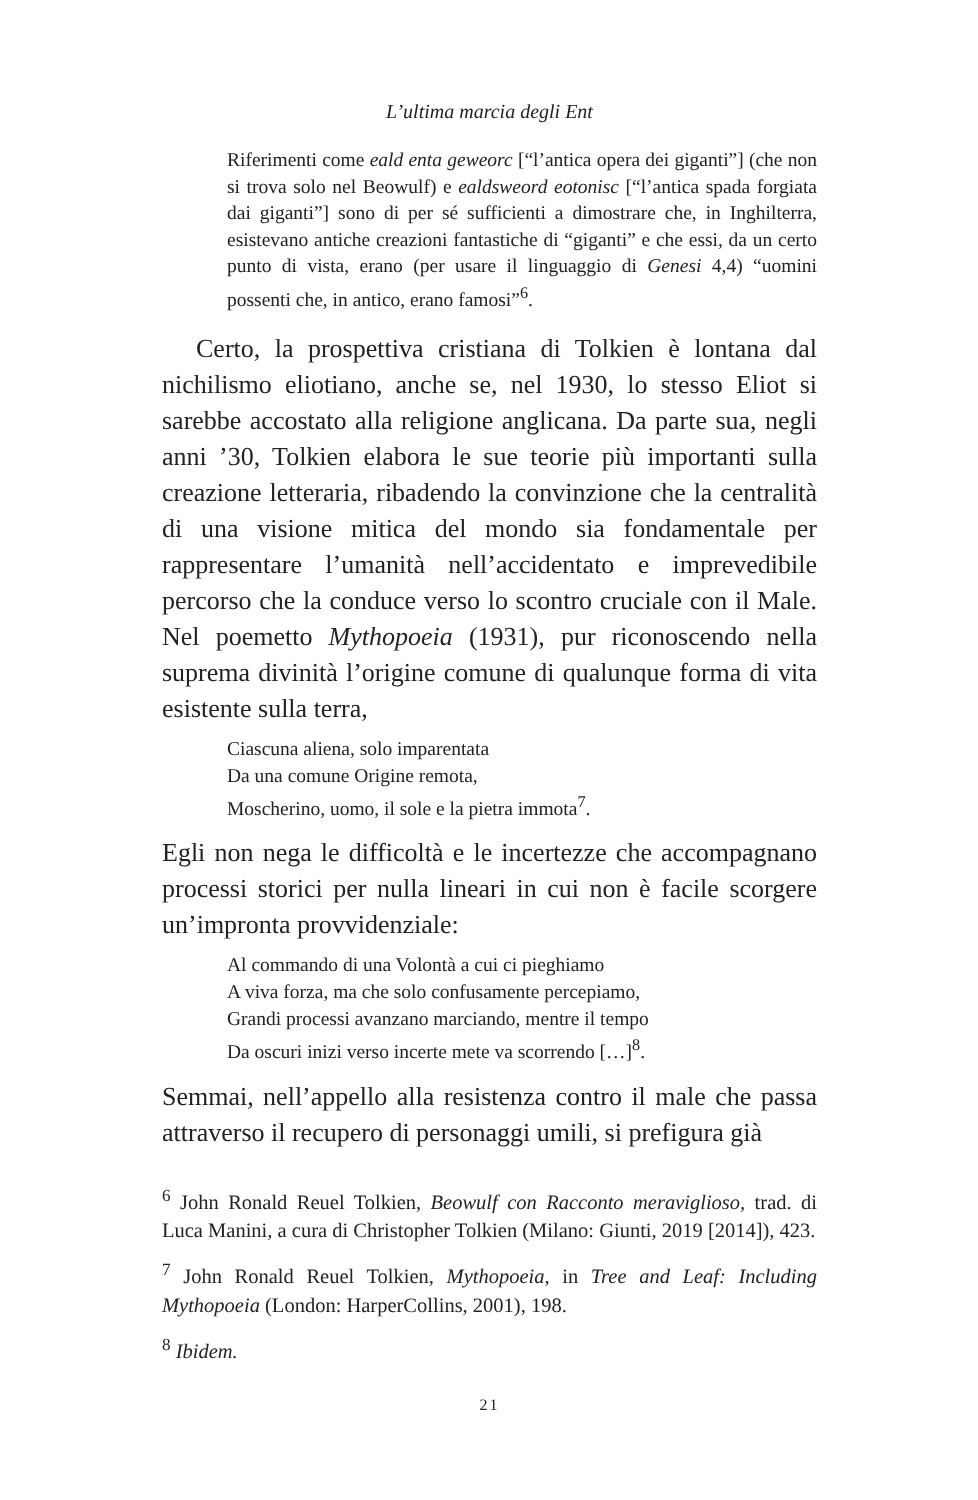L’ultima marcia degli Ent
Riferimenti come eald enta geweorc [“l’antica opera dei giganti”] (che non si trova solo nel Beowulf) e ealdsweord eotonisc [“l’antica spada forgiata dai giganti”] sono di per sé sufficienti a dimostrare che, in Inghilterra, esistevano antiche creazioni fantastiche di “giganti” e che essi, da un certo punto di vista, erano (per usare il linguaggio di Genesi 4,4) “uomini possenti che, in antico, erano famosi”<sup>6</sup>.
Certo, la prospettiva cristiana di Tolkien è lontana dal nichilismo eliotiano, anche se, nel 1930, lo stesso Eliot si sarebbe accostato alla religione anglicana. Da parte sua, negli anni ’30, Tolkien elabora le sue teorie più importanti sulla creazione letteraria, ribadendo la convinzione che la centralità di una visione mitica del mondo sia fondamentale per rappresentare l’umanità nell’accidentato e imprevedibile percorso che la conduce verso lo scontro cruciale con il Male. Nel poemetto Mythopoeia (1931), pur riconoscendo nella suprema divinità l’origine comune di qualunque forma di vita esistente sulla terra,
Ciascuna aliena, solo imparentata
Da una comune Origine remota,
Moscherino, uomo, il sole e la pietra immota<sup>7</sup>.
Egli non nega le difficoltà e le incertezze che accompagnano processi storici per nulla lineari in cui non è facile scorgere un’impronta provvidenziale:
Al commando di una Volontà a cui ci pieghiamo
A viva forza, ma che solo confusamente percepiamo,
Grandi processi avanzano marciando, mentre il tempo
Da oscuri inizi verso incerte mete va scorrendo […]<sup>8</sup>.
Semmai, nell’appello alla resistenza contro il male che passa attraverso il recupero di personaggi umili, si prefigura già
<sup>6</sup> John Ronald Reuel Tolkien, Beowulf con Racconto meraviglioso, trad. di Luca Manini, a cura di Christopher Tolkien (Milano: Giunti, 2019 [2014]), 423.
<sup>7</sup> John Ronald Reuel Tolkien, Mythopoeia, in Tree and Leaf: Including Mythopoeia (London: HarperCollins, 2001), 198.
<sup>8</sup> Ibidem.
21